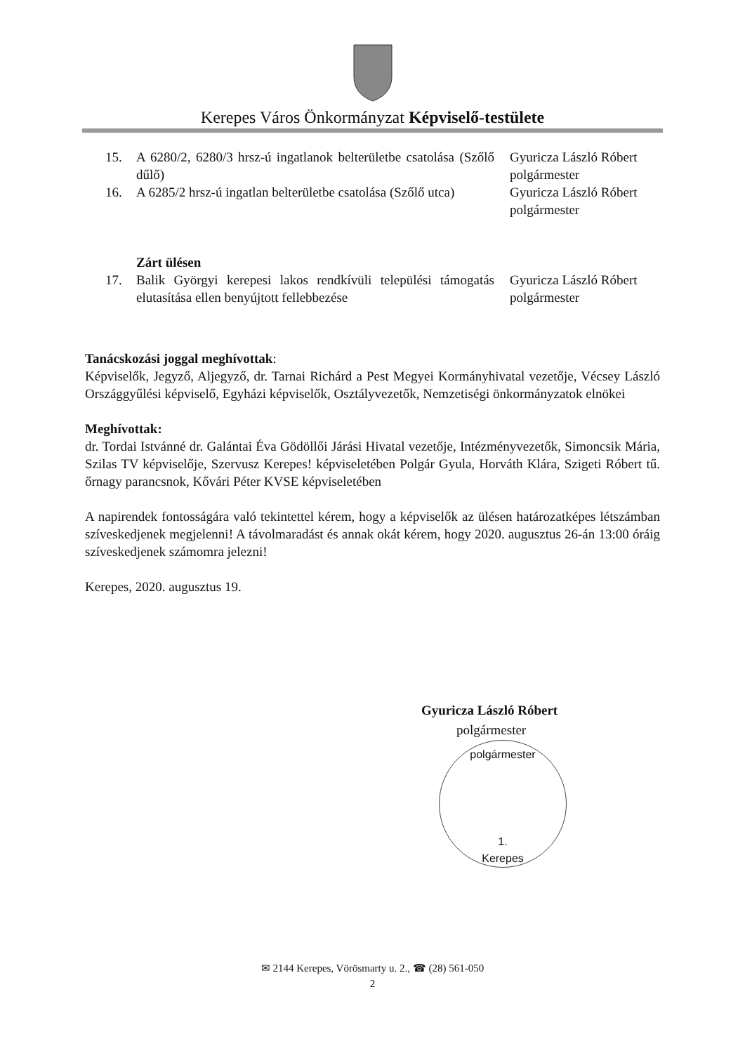Kerepes Város Önkormányzat Képviselő-testülete
| 15. | A 6280/2, 6280/3 hrsz-ú ingatlanok belterületbe csatolása (Szőlő dűlő) | Gyuricza László Róbert polgármester |
| 16. | A 6285/2 hrsz-ú ingatlan belterületbe csatolása (Szőlő utca) | Gyuricza László Róbert polgármester |
| | Zárt ülésen | |
| 17. | Balik Györgyi kerepesi lakos rendkívüli települési támogatás elutasítása ellen benyújtott fellebbezése | Gyuricza László Róbert polgármester |
Tanácskozási joggal meghívottak:
Képviselők, Jegyző, Aljegyző, dr. Tarnai Richárd a Pest Megyei Kormányhivatal vezetője, Vécsey László Országgyűlési képviselő, Egyházi képviselők, Osztályvezetők, Nemzetiségi önkormányzatok elnökei
Meghívottak:
dr. Tordai Istvánné dr. Galántai Éva Gödöllői Járási Hivatal vezetője, Intézményvezetők, Simoncsik Mária, Szilas TV képviselője, Szervusz Kerepes! képviseletében Polgár Gyula, Horváth Klára, Szigeti Róbert tű. őrnagy parancsnok, Kővári Péter KVSE képviseletében
A napirendek fontosságára való tekintettel kérem, hogy a képviselők az ülésen határozatképes létszámban szíveskedjenek megjelenni! A távolmaradást és annak okát kérem, hogy 2020. augusztus 26-án 13:00 óráig szíveskedjenek számomra jelezni!
Kerepes, 2020. augusztus 19.
Gyuricza László Róbert
polgármester
polgármester
1.
Kerepes
✉ 2144 Kerepes, Vörösmarty u. 2., ☎ (28) 561-050
2